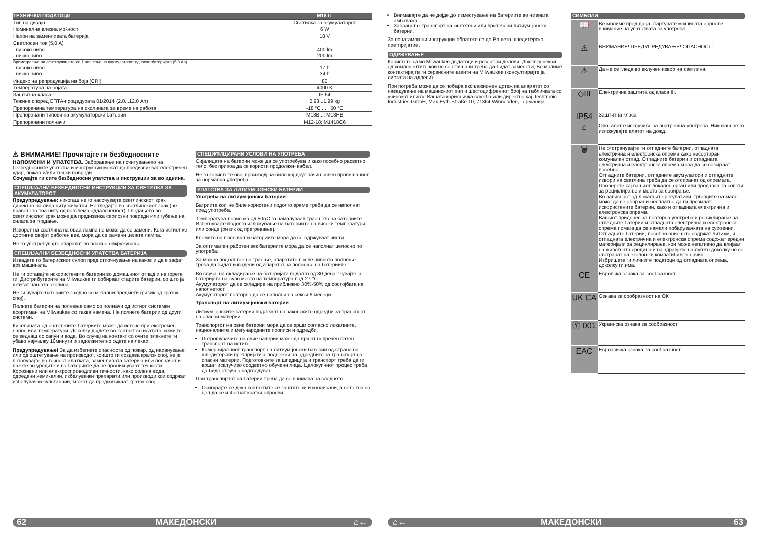| ТЕХНИЧКИ ПОДАТОЦИ | M18 IL |
| Тип на дизајн | Светилка за акумулаторот |
| Номинална влезна моќност | 6 W |
| Напон на заменливата батерија | 18 V |
| Светлосен ток (5,0 A) | |
| високо ниво | 400 lm |
| ниско ниво | 200 lm |
| Времетраење на осветлувањето со 1 полнење на акумулаторот односно батеријата (5,0 Ah) | |
| високо ниво | 17 h |
| ниско ниво | 34 h |
| Индекс на репродукција на боја (CRI) | 80 |
| Температура на бојата | 4000 K |
| Заштитна класа | IP 54 |
| Тежина според ЕПТА-процедурата 01/2014 (2.0...12.0 Ah) | 0,93...1,99 kg |
| Препорачана температура на околината за време на работа | -18 °C ... +50 °C |
| Препорачани типови на акумулаторски батерии | M18B...; M18HB |
| Препорачани полначи | M12-18; M1418C6 |
⚠ ВНИМАНИЕ! Прочитајте ги безбедносните напомени и упатства. Заборавање на почитувањето на безбедносните упатства и инструкции можат да предизвикаат електричен удар, пожар и/или тешки повреди.
Сочувајте ги сите безбедносни упатства и инструкции за во иднина.
СПЕЦИЈАЛНИ БЕЗБЕДНОСНИ ИНСТРУКЦИИ ЗА СВЕТИЛКА ЗА АКУМУЛАТОРОТ
Предупредување: никогаш не го насочувајте светлинскиот зрак директно на лица ниту животни. Не гледајте во светлинскиот зрак (не правете го тоа ниту од поголема оддалеченост). Гледањето во светлинскиот зрак може да предизвика сериозни повреди или губење на силата за гледање.
Изворот на светлина на оваа лампа не може да се замени. Кога истиот ќе достигне својот работен век, мора да се замени целата лампа.
Не го употребувајте апаратот во влажно опкружување.
СПЕЦИЈАЛНИ БЕЗБЕДНОСНИ УПАТСТВА БАТЕРИЈА
Извадете го батерискиот склоп пред отпочнување на каков и да е зафат врз машината.
Не ги оставајте искористените батерии во домашниот отпад и не горете ги. Дистрибутерите на Milwaukee ги собираат старите батерии, со што ја штитат нашата околина.
Не ги чувајте батериите заедно со метални предмети (ризик од краток спој).
Полнете батерии на полнење само со полначи од истиот системки асортиман на Milwaukee со таква намена. Не полнете батерии од други системи.
Киселината од оштетените батериите може да истече при екстремен напон или температури. Доколку дојдете во контакт со исатата, измијте се веднаш со сапун и вода. Во случај на контакт со очите плакнете ги убаво најмалку 10минути и задолжително одете на лекар.
Предупредување! За да избегнете опасноста од пожар, од наранување или од оштетување на производот, коишто ги создава краток спој, не ја потопувајте во течност алатката, заменливата батерија или полначот и пазете во уредите и во батериите да не проникнуваат течности. Корозивни или електроспроводливи течности, како солена вода, одредени хемикалии, избелувачки препарати или производи кои содржат избелувачки супстанции, можат да предизвикаат краток спој.
СПЕЦИФИЦИРАНИ УСЛОВИ НА УПОТРЕБА
Сијалицата на батерии може да се употребува и како посебно расветно тело, без притоа да се користи продолжен кабел.
Не го користете овој производ на било кој друг начин освен пропишаниот за нормална употреба.
УПАТСТВА ЗА ЛИТИУМ-ЈОНСКИ БАТЕРИИ
Употреба на литиум-јонски батерии
Батриите кои не биле користени подолго време треба да се наполнат пред употреба.
Температура повисока од 50oC го намалуваат траењето на батериите. Избегнувајте подолго изложување на батериите на високи температури или сонце (ризик од прегревање).
Клемите на полначот и батериите мора да се одржуваат чисти.
За оптимален работен век батериите мора да се наполнат целосно по употреба.
За можно подолг век на траење, апаратите после нивното полнење треба да бидат извадени од апаратот за полнење на батериите.
Во случај на складирање на батеријата подолго од 30 дена: Чувајте ја батеријата на суво место на температура под 27 °C.
Акумулаторот да се складира на приближно 30%-50% од состојбата на наполнетост.
Акумулаторот повторно да се наполни на секои 6 месеци.
Транспорт на литиум-јонски батерии
Литиум-јонските батерии подлежат на законските одредби за транспорт на опасни материи.
Транспортот на овие батерии мора да се врши согласно локалните, националните и меѓународните прописи и одредби.
Потрошувачите на овие батерии може да вршат непречен патен транспорт на истите.
Комерцијалниот транспорт на литиум-јонски батерии од страна на шпедитерски претпријатија подлежни на одредбите за транспорт на опасни материи. Подготовките за шпедиција и транспорт треба да ги вршат исклучиво соодветно обучени лица. Целокупниот процес треба да биде стручно надгледуван.
При транспортот на батерии треба да се внимава на следното:
Осигурајте се дека контактите се заштитени и изолирани, а сето тоа со цел да се избегнат кратки спроеви.
62 МАКЕДОНСКИ ⌂←
Внимавајте да не дојде до изместување на батериите во нивната амбалажа.
Забранет е транспорт на оштетени или протечени литиум-јонски батерии.
За понатамошни инструкции обратете се до Вашето шпедитерско претпријатие.
ОДРЖУВАЊЕ
Користете само Milwaukee додатоци и резервни делови. Доколку некои од компонентите кои не се опишани треба да бидат заменети, Ве молиме контактирајте ги сервисните агенти на Milwaukee (консултирајте ја листата на адреси).
При потреба може да се побара експлозионен цртеж на апаратот со наведување на машинскиот тип и шестоцифрениот број на табличката со учинокот или во Вашата корисничка служба или директно кај Techtronic Industries GmbH, Max-Eyth-Straße 10, 71364 Winnenden, Германија.
СИМБОЛИ
| 📖 | Ве молиме пред да ја стартувате машината обрнете внимание на упатствата за употреба. |
| ⚠ | ВНИМАНИЕ! ПРЕДУПРЕДУВАЊЕ! ОПАСНОСТ! |
| ⚠ | Да не се гледа во вклучен извор на светлина. |
| ◇III | Електрична заштита од класа III. |
| IP54 | Заштитна класа |
| ⌂ | Овој алат е исклучиво за внатрешна употреба. Никогаш не го изложувајте алатот на дожд. |
| 🗑 | Не отстранувајте ги отпадните батерии, отпадната електрична и електронска опрема како несортиран комунален отпад. Отпадните батерии и отпадната електрична и електронска опрема мора да се собираат посебно. Отпадните батерии, отпадните акумулатори и отпадните извори на светлина треба да се отстранат од опремата. Проверете кај вашиот локален орган или продавач за совети за рециклирање и место за собирање. Во зависност од локалните регулативи, трговците на мало може да се обврзани бесплатно да ги презмаат искористените батерии, како и отпадната електрична и електронска опрема. Вашиот придонес за повторна употреба и рециклирање на отпадните батерии и отпадната електрична и електронска опрема помага да се намали побарувачката на суровини. Отпадните батерии, посебно оние што содржат литиум, и отпадната електрична и електронска опрема содржат вредни материјали за рециклирање, кои може негативно да влијаат на животната средина и на здравјето на луѓето доколку не се отстранат на еколошки компатибилен начин. Избришете ги личните податоци од отпадната опрема, доколку ги има. |
| CE | Европска ознака за сообразност |
| UK CA | Ознака за сообразност на ОК |
| Ⓨ 001 | Украинска ознака за сообразност |
| EAC | Евроазиска ознака за сообразност |
⌂← МАКЕДОНСКИ 63